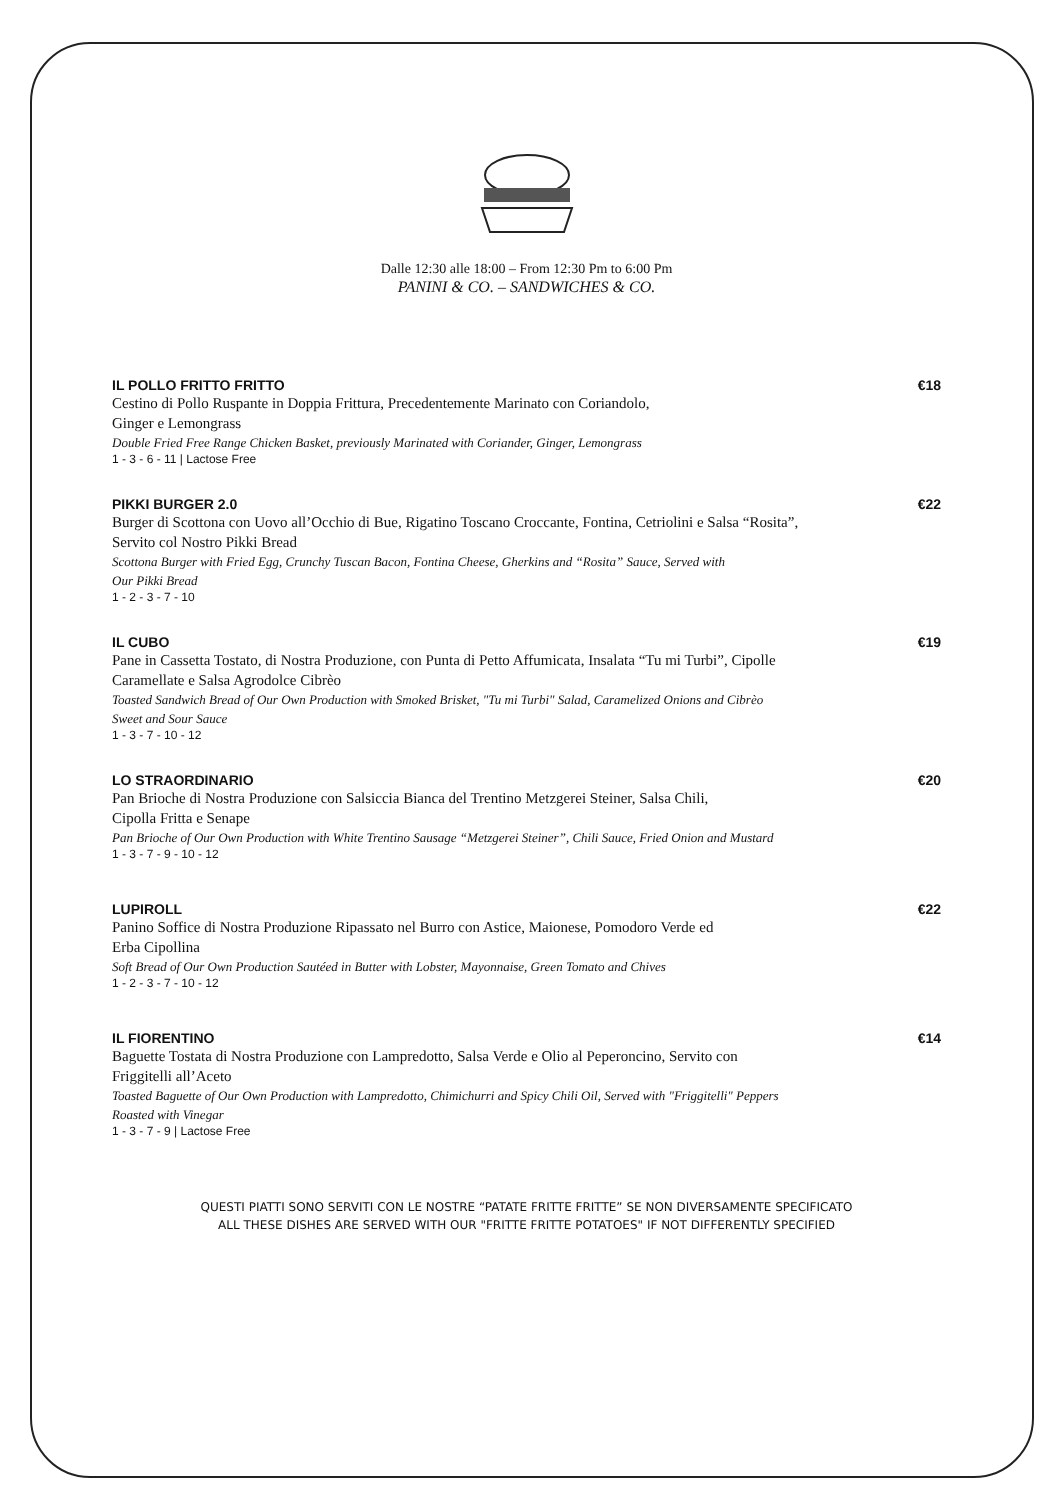Dalle 12:30 alle 18:00 – From 12:30 Pm to 6:00 Pm
PANINI & CO. – SANDWICHES & CO.
IL POLLO FRITTO FRITTO €18
Cestino di Pollo Ruspante in Doppia Frittura, Precedentemente Marinato con Coriandolo,
Ginger e Lemongrass
Double Fried Free Range Chicken Basket, previously Marinated with Coriander, Ginger, Lemongrass
1 - 3 - 6 - 11 | Lactose Free
PIKKI BURGER 2.0 €22
Burger di Scottona con Uovo all’Occhio di Bue, Rigatino Toscano Croccante, Fontina, Cetriolini e Salsa “Rosita”,
Servito col Nostro Pikki Bread
Scottona Burger with Fried Egg, Crunchy Tuscan Bacon, Fontina Cheese, Gherkins and “Rosita” Sauce, Served with
Our Pikki Bread
1 - 2 - 3 - 7 - 10
IL CUBO €19
Pane in Cassetta Tostato, di Nostra Produzione, con Punta di Petto Affumicata, Insalata “Tu mi Turbi”, Cipolle
Caramellate e Salsa Agrodolce Cibrèo
Toasted Sandwich Bread of Our Own Production with Smoked Brisket, "Tu mi Turbi" Salad, Caramelized Onions and Cibrèo
Sweet and Sour Sauce
1 - 3 - 7 - 10 - 12
LO STRAORDINARIO €20
Pan Brioche di Nostra Produzione con Salsiccia Bianca del Trentino Metzgerei Steiner, Salsa Chili,
Cipolla Fritta e Senape
Pan Brioche of Our Own Production with White Trentino Sausage “Metzgerei Steiner”, Chili Sauce, Fried Onion and Mustard
1 - 3 - 7 - 9 - 10 - 12
LUPIROLL €22
Panino Soffice di Nostra Produzione Ripassato nel Burro con Astice, Maionese, Pomodoro Verde ed
Erba Cipollina
Soft Bread of Our Own Production Sautéed in Butter with Lobster, Mayonnaise, Green Tomato and Chives
1 - 2 - 3 - 7 - 10 - 12
IL FIORENTINO €14
Baguette Tostata di Nostra Produzione con Lampredotto, Salsa Verde e Olio al Peperoncino, Servito con
Friggitelli all’Aceto
Toasted Baguette of Our Own Production with Lampredotto, Chimichurri and Spicy Chili Oil, Served with "Friggitelli" Peppers
Roasted with Vinegar
1 - 3 - 7 - 9 | Lactose Free
QUESTI PIATTI SONO SERVITI CON LE NOSTRE “PATATE FRITTE FRITTE” SE NON DIVERSAMENTE SPECIFICATO
ALL THESE DISHES ARE SERVED WITH OUR "FRITTE FRITTE POTATOES" IF NOT DIFFERENTLY SPECIFIED